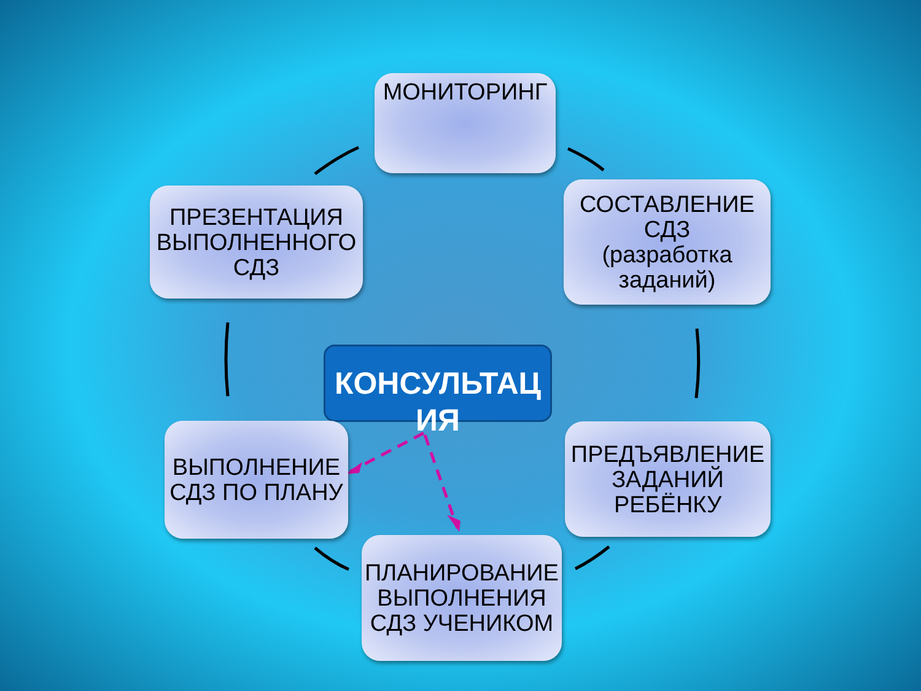МОНИТОРИНГ
СОСТАВЛЕНИЕ СДЗ
(разработка заданий)
ПРЕЗЕНТАЦИЯ ВЫПОЛНЕННОГО СДЗ
КОНСУЛЬТАЦ ИЯ
ВЫПОЛНЕНИЕ СДЗ ПО ПЛАНУ
ПРЕДЪЯВЛЕНИЕ ЗАДАНИЙ РЕБЁНКУ
ПЛАНИРОВАНИЕ ВЫПОЛНЕНИЯ СДЗ УЧЕНИКОМ